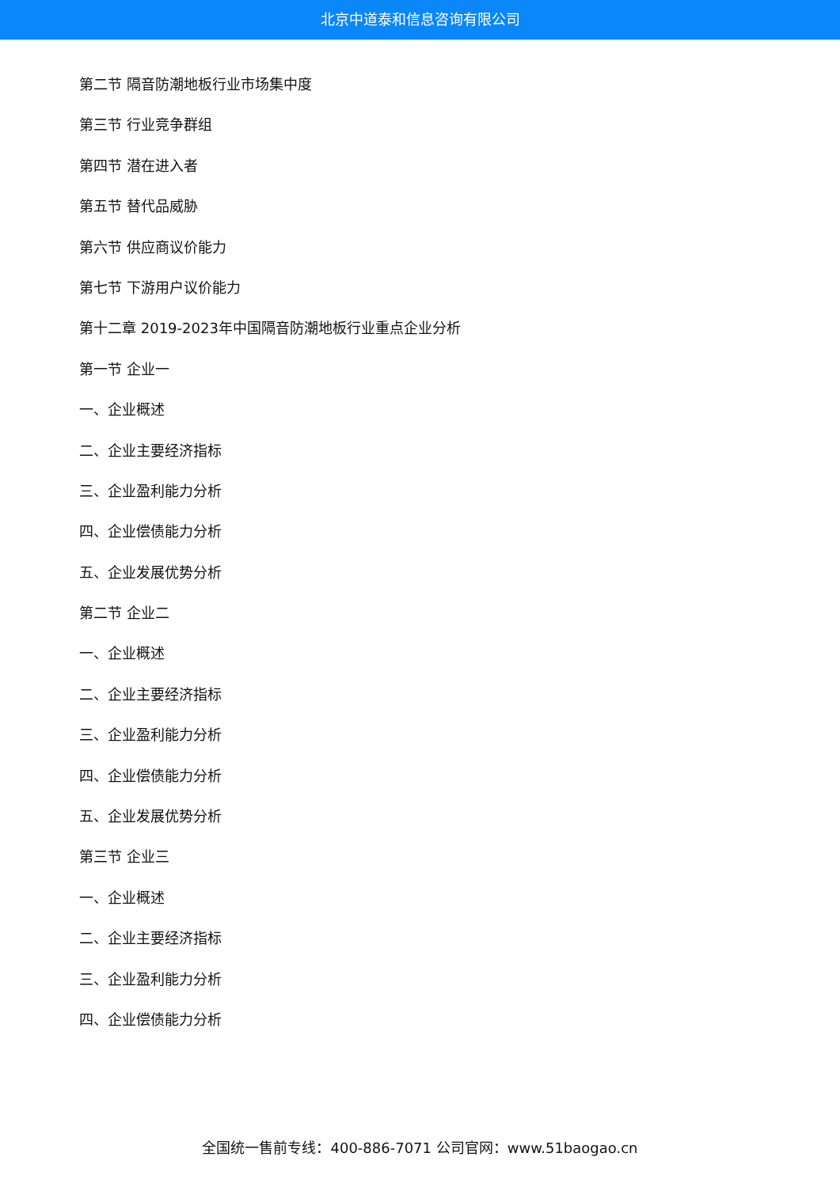北京中道泰和信息咨询有限公司
第二节 隔音防潮地板行业市场集中度
第三节 行业竞争群组
第四节 潜在进入者
第五节 替代品威胁
第六节 供应商议价能力
第七节 下游用户议价能力
第十二章 2019-2023年中国隔音防潮地板行业重点企业分析
第一节 企业一
一、企业概述
二、企业主要经济指标
三、企业盈利能力分析
四、企业偿债能力分析
五、企业发展优势分析
第二节 企业二
一、企业概述
二、企业主要经济指标
三、企业盈利能力分析
四、企业偿债能力分析
五、企业发展优势分析
第三节 企业三
一、企业概述
二、企业主要经济指标
三、企业盈利能力分析
四、企业偿债能力分析
全国统一售前专线：400-886-7071 公司官网：www.51baogao.cn